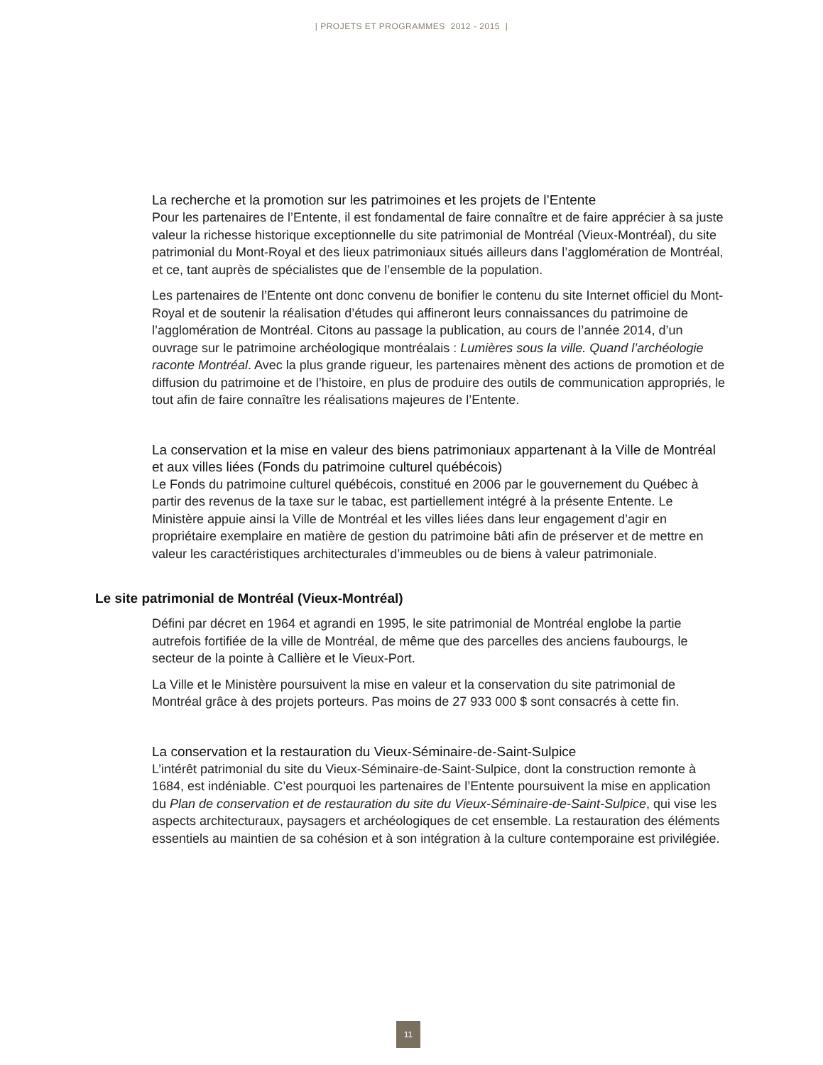| PROJETS ET PROGRAMMES 2012 - 2015 |
La recherche et la promotion sur les patrimoines et les projets de l’Entente
Pour les partenaires de l’Entente, il est fondamental de faire connaître et de faire apprécier à sa juste valeur la richesse historique exceptionnelle du site patrimonial de Montréal (Vieux-Montréal), du site patrimonial du Mont-Royal et des lieux patrimoniaux situés ailleurs dans l’agglomération de Montréal, et ce, tant auprès de spécialistes que de l’ensemble de la population.
Les partenaires de l’Entente ont donc convenu de bonifier le contenu du site Internet officiel du Mont-Royal et de soutenir la réalisation d’études qui affineront leurs connaissances du patrimoine de l’agglomération de Montréal. Citons au passage la publication, au cours de l’année 2014, d’un ouvrage sur le patrimoine archéologique montréalais : Lumières sous la ville. Quand l’archéologie raconte Montréal. Avec la plus grande rigueur, les partenaires mènent des actions de promotion et de diffusion du patrimoine et de l’histoire, en plus de produire des outils de communication appropriés, le tout afin de faire connaître les réalisations majeures de l’Entente.
La conservation et la mise en valeur des biens patrimoniaux appartenant à la Ville de Montréal et aux villes liées (Fonds du patrimoine culturel québécois)
Le Fonds du patrimoine culturel québécois, constitué en 2006 par le gouvernement du Québec à partir des revenus de la taxe sur le tabac, est partiellement intégré à la présente Entente. Le Ministère appuie ainsi la Ville de Montréal et les villes liées dans leur engagement d’agir en propriétaire exemplaire en matière de gestion du patrimoine bâti afin de préserver et de mettre en valeur les caractéristiques architecturales d’immeubles ou de biens à valeur patrimoniale.
Le site patrimonial de Montréal (Vieux-Montréal)
Défini par décret en 1964 et agrandi en 1995, le site patrimonial de Montréal englobe la partie autrefois fortifiée de la ville de Montréal, de même que des parcelles des anciens faubourgs, le secteur de la pointe à Callière et le Vieux-Port.
La Ville et le Ministère poursuivent la mise en valeur et la conservation du site patrimonial de Montréal grâce à des projets porteurs. Pas moins de 27 933 000 $ sont consacrés à cette fin.
La conservation et la restauration du Vieux-Séminaire-de-Saint-Sulpice
L’intérêt patrimonial du site du Vieux-Séminaire-de-Saint-Sulpice, dont la construction remonte à 1684, est indéniable. C’est pourquoi les partenaires de l’Entente poursuivent la mise en application du Plan de conservation et de restauration du site du Vieux-Séminaire-de-Saint-Sulpice, qui vise les aspects architecturaux, paysagers et archéologiques de cet ensemble. La restauration des éléments essentiels au maintien de sa cohésion et à son intégration à la culture contemporaine est privilégiée.
11